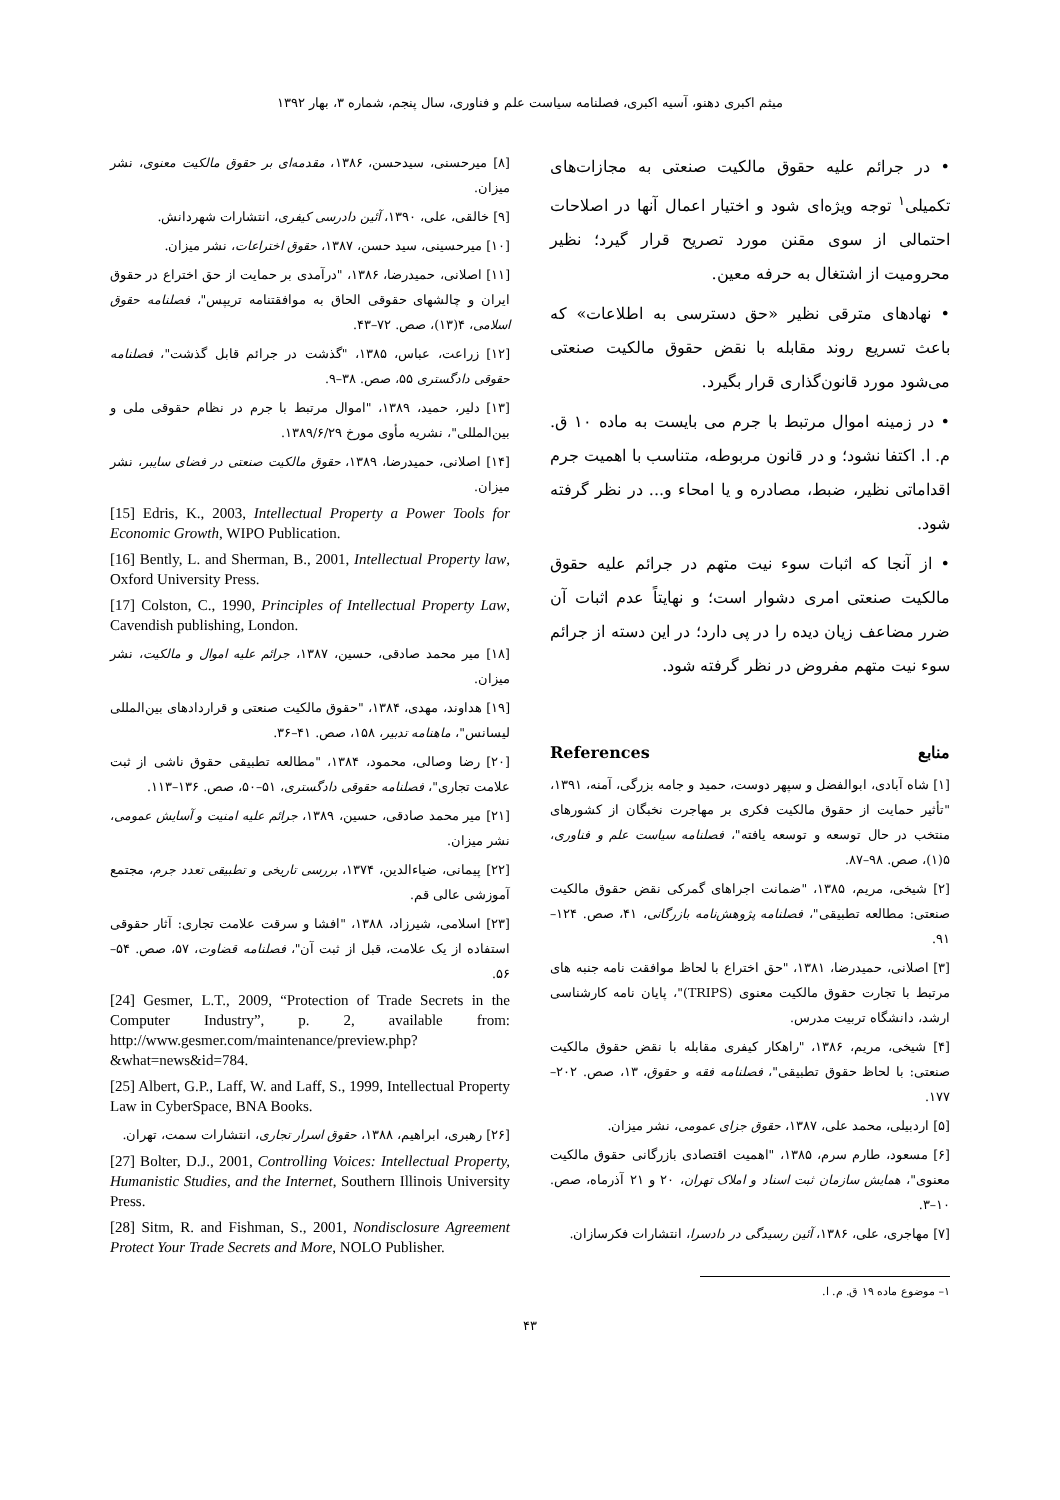میثم اکبری دهنو، آسیه اکبری، فصلنامه سیاست علم و فناوری، سال پنجم، شماره ۳، بهار ۱۳۹۲
• در جرائم علیه حقوق مالکیت صنعتی به مجازات‌های تکمیلی<sup>۱</sup> توجه ویژه‌ای شود و اختیار اعمال آنها در اصلاحات احتمالی از سوی مقنن مورد تصریح قرار گیرد؛ نظیر محرومیت از اشتغال به حرفه معین.
• نهادهای مترقی نظیر «حق دسترسی به اطلاعات» که باعث تسریع روند مقابله با نقض حقوق مالکیت صنعتی می‌شود مورد قانون‌گذاری قرار بگیرد.
• در زمینه اموال مرتبط با جرم می بایست به ماده ۱۰ ق. م. ا. اکتفا نشود؛ و در قانون مربوطه، متناسب با اهمیت جرم اقداماتی نظیر، ضبط، مصادره و یا امحاء و... در نظر گرفته شود.
• از آنجا که اثبات سوء نیت متهم در جرائم علیه حقوق مالکیت صنعتی امری دشوار است؛ و نهایتاً عدم اثبات آن ضرر مضاعف زیان دیده را در پی دارد؛ در این دسته از جرائم سوء نیت متهم مفروض در نظر گرفته شود.
منابع References
[۱] شاه آبادی، ابوالفضل و سپهر دوست، حمید و جامه بزرگی، آمنه، ۱۳۹۱، "تأثیر حمایت از حقوق مالکیت فکری بر مهاجرت نخبگان از کشورهای منتخب در حال توسعه و توسعه یافته"، فصلنامه سیاست علم و فناوری، ۵(۱)، صص. ۹۸–۸۷.
[۲] شیخی، مریم، ۱۳۸۵، "ضمانت اجراهای گمرکی نقض حقوق مالکیت صنعتی: مطالعه تطبیقی"، فصلنامه پژوهش‌نامه بازرگانی، ۴۱، صص. ۱۲۴–۹۱.
[۳] اصلانی، حمیدرضا، ۱۳۸۱، "حق اختراع با لحاظ موافقت نامه جنبه های مرتبط با تجارت حقوق مالکیت معنوی (TRIPS)"، پایان نامه کارشناسی ارشد، دانشگاه تربیت مدرس.
[۴] شیخی، مریم، ۱۳۸۶، "راهکار کیفری مقابله با نقض حقوق مالکیت صنعتی: با لحاظ حقوق تطبیقی"، فصلنامه فقه و حقوق، ۱۳، صص. ۲۰۲–۱۷۷.
[۵] اردبیلی، محمد علی، ۱۳۸۷، حقوق جزای عمومی، نشر میزان.
[۶] مسعود، طارم سرم، ۱۳۸۵، "اهمیت اقتصادی بازرگانی حقوق مالکیت معنوی"، همایش سازمان ثبت اسناد و املاک تهران، ۲۰ و ۲۱ آذرماه، صص. ۱۰–۳.
[۷] مهاجری، علی، ۱۳۸۶، آئین رسیدگی در دادسرا، انتشارات فکرسازان.
۱– موضوع ماده ۱۹ ق. م. ا.
[۸] میرحسنی، سیدحسن، ۱۳۸۶، مقدمه‌ای بر حقوق مالکیت معنوی، نشر میزان.
[۹] خالقی، علی، ۱۳۹۰، آئین دادرسی کیفری، انتشارات شهردانش.
[۱۰] میرحسینی، سید حسن، ۱۳۸۷، حقوق اختراعات، نشر میزان.
[۱۱] اصلانی، حمیدرضا، ۱۳۸۶، "درآمدی بر حمایت از حق اختراع در حقوق ایران و چالشهای حقوقی الحاق به موافقتنامه تریپس"، فصلنامه حقوق اسلامی، ۴(۱۳)، صص. ۷۲–۴۳.
[۱۲] زراعت، عباس، ۱۳۸۵، "گذشت در جرائم قابل گذشت"، فصلنامه حقوقی دادگستری ۵۵، صص. ۳۸–۹.
[۱۳] دلیر، حمید، ۱۳۸۹، "اموال مرتبط با جرم در نظام حقوقی ملی و بین‌المللی"، نشریه مأوی مورخ ۱۳۸۹/۶/۲۹.
[۱۴] اصلانی، حمیدرضا، ۱۳۸۹، حقوق مالکیت صنعتی در فضای سایبر، نشر میزان.
[15] Edris, K., 2003, Intellectual Property a Power Tools for Economic Growth, WIPO Publication.
[16] Bently, L. and Sherman, B., 2001, Intellectual Property law, Oxford University Press.
[17] Colston, C., 1990, Principles of Intellectual Property Law, Cavendish publishing, London.
[۱۸] میر محمد صادقی، حسین، ۱۳۸۷، جرائم علیه اموال و مالکیت، نشر میزان.
[۱۹] هداوند، مهدی، ۱۳۸۴، "حقوق مالکیت صنعتی و قراردادهای بین‌المللی لیسانس"، ماهنامه تدبیر، ۱۵۸، صص. ۴۱–۳۶.
[۲۰] رضا وصالی، محمود، ۱۳۸۴، "مطالعه تطبیقی حقوق ناشی از ثبت علامت تجاری"، فصلنامه حقوقی دادگستری، ۵۱–۵۰، صص. ۱۳۶–۱۱۳.
[۲۱] میر محمد صادقی، حسین، ۱۳۸۹، جرائم علیه امنیت و آسایش عمومی، نشر میزان.
[۲۲] پیمانی، ضیاءالدین، ۱۳۷۴، بررسی تاریخی و تطبیقی تعدد جرم، مجتمع آموزشی عالی قم.
[۲۳] اسلامی، شیرزاد، ۱۳۸۸، "افشا و سرقت علامت تجاری: آثار حقوقی استفاده از یک علامت، قبل از ثبت آن"، فصلنامه قضاوت، ۵۷، صص. ۵۴–۵۶.
[24] Gesmer, L.T., 2009, “Protection of Trade Secrets in the Computer Industry”, p. 2, available from: http://www.gesmer.com/maintenance/preview.php?&what=news&id=784.
[25] Albert, G.P., Laff, W. and Laff, S., 1999, Intellectual Property Law in CyberSpace, BNA Books.
[۲۶] رهبری، ابراهیم، ۱۳۸۸، حقوق اسرار تجاری، انتشارات سمت، تهران.
[27] Bolter, D.J., 2001, Controlling Voices: Intellectual Property, Humanistic Studies, and the Internet, Southern Illinois University Press.
[28] Sitm, R. and Fishman, S., 2001, Nondisclosure Agreement Protect Your Trade Secrets and More, NOLO Publisher.
۴۳